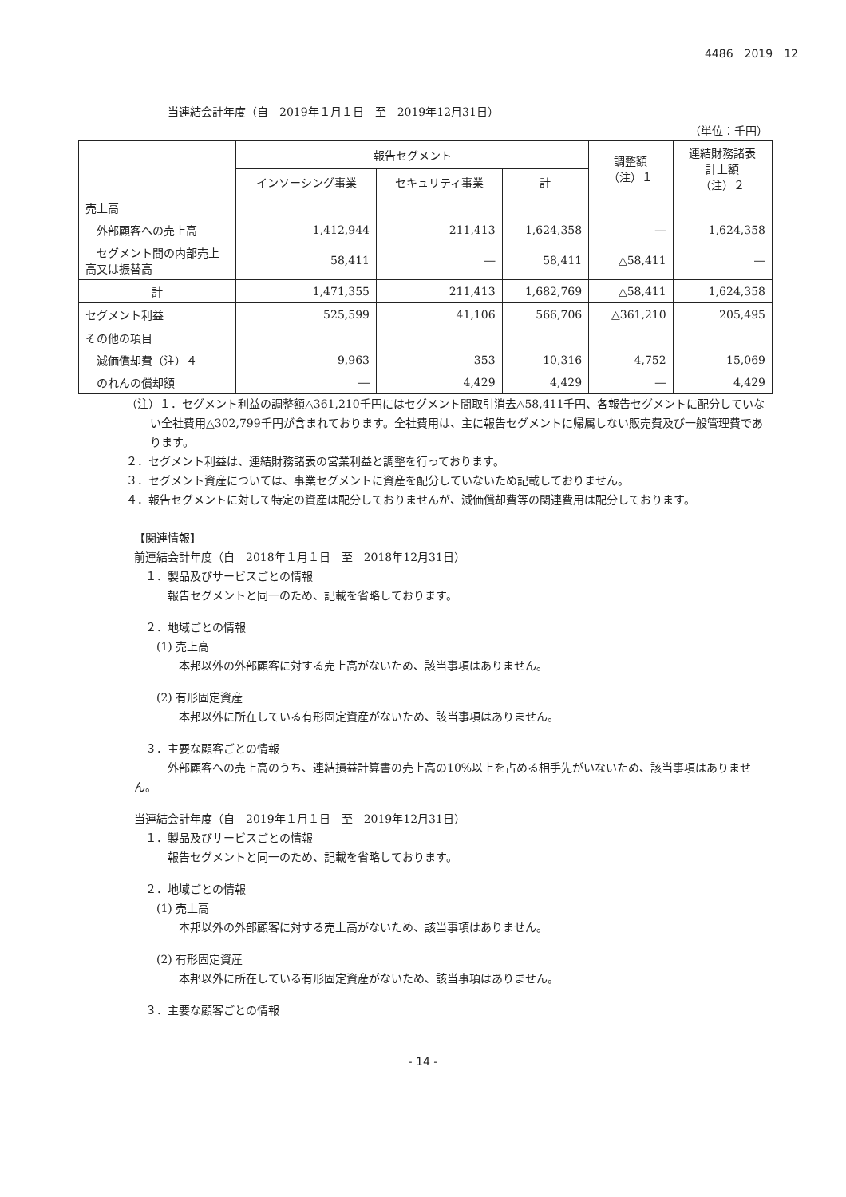4486　2019　12
当連結会計年度（自　2019年１月１日　至　2019年12月31日）
（単位：千円）
| | 報告セグメント | | | 調整額 （注）１ | 連結財務諸表 計上額 （注）２ |
| --- | --- | --- | --- | --- | --- |
| | インソーシング事業 | セキュリティ事業 | 計 | | |
| 売上高 | | | | | |
| 外部顧客への売上高 | 1,412,944 | 211,413 | 1,624,358 | ― | 1,624,358 |
| セグメント間の内部売上高又は振替高 | 58,411 | ― | 58,411 | △58,411 | ― |
| 計 | 1,471,355 | 211,413 | 1,682,769 | △58,411 | 1,624,358 |
| セグメント利益 | 525,599 | 41,106 | 566,706 | △361,210 | 205,495 |
| その他の項目 | | | | | |
| 減価償却費（注）４ | 9,963 | 353 | 10,316 | 4,752 | 15,069 |
| のれんの償却額 | ― | 4,429 | 4,429 | ― | 4,429 |
（注）１．セグメント利益の調整額△361,210千円にはセグメント間取引消去△58,411千円、各報告セグメントに配分していない全社費用△302,799千円が含まれております。全社費用は、主に報告セグメントに帰属しない販売費及び一般管理費であります。
２．セグメント利益は、連結財務諸表の営業利益と調整を行っております。
３．セグメント資産については、事業セグメントに資産を配分していないため記載しておりません。
４．報告セグメントに対して特定の資産は配分しておりませんが、減価償却費等の関連費用は配分しております。
【関連情報】
前連結会計年度（自　2018年１月１日　至　2018年12月31日）
　１．製品及びサービスごとの情報
　　　報告セグメントと同一のため、記載を省略しております。
　２．地域ごとの情報
　　(1) 売上高
　　　　本邦以外の外部顧客に対する売上高がないため、該当事項はありません。
　　(2) 有形固定資産
　　　　本邦以外に所在している有形固定資産がないため、該当事項はありません。
　３．主要な顧客ごとの情報
　　　外部顧客への売上高のうち、連結損益計算書の売上高の10%以上を占める相手先がいないため、該当事項はありません。
当連結会計年度（自　2019年１月１日　至　2019年12月31日）
　１．製品及びサービスごとの情報
　　　報告セグメントと同一のため、記載を省略しております。
　２．地域ごとの情報
　　(1) 売上高
　　　　本邦以外の外部顧客に対する売上高がないため、該当事項はありません。
　　(2) 有形固定資産
　　　　本邦以外に所在している有形固定資産がないため、該当事項はありません。
　３．主要な顧客ごとの情報
- 14 -